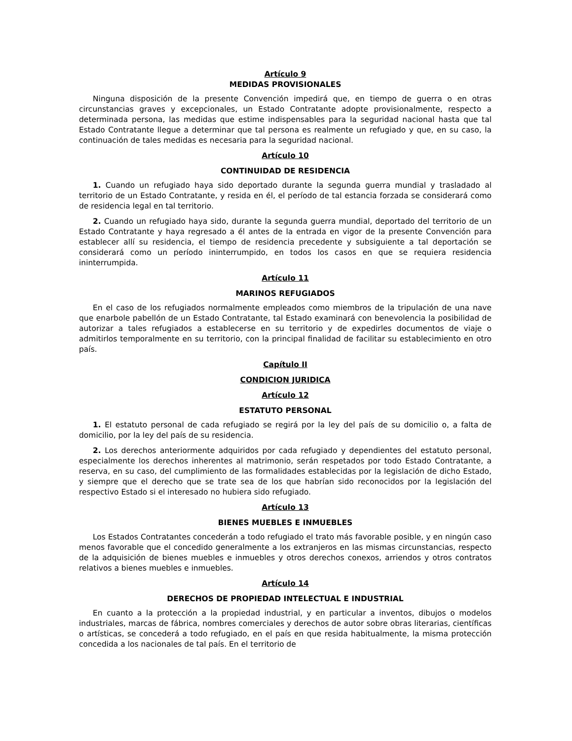Artículo 9
MEDIDAS PROVISIONALES
Ninguna disposición de la presente Convención impedirá que, en tiempo de guerra o en otras circunstancias graves y excepcionales, un Estado Contratante adopte provisionalmente, respecto a determinada persona, las medidas que estime indispensables para la seguridad nacional hasta que tal Estado Contratante llegue a determinar que tal persona es realmente un refugiado y que, en su caso, la continuación de tales medidas es necesaria para la seguridad nacional.
Artículo 10
CONTINUIDAD DE RESIDENCIA
1. Cuando un refugiado haya sido deportado durante la segunda guerra mundial y trasladado al territorio de un Estado Contratante, y resida en él, el período de tal estancia forzada se considerará como de residencia legal en tal territorio.
2. Cuando un refugiado haya sido, durante la segunda guerra mundial, deportado del territorio de un Estado Contratante y haya regresado a él antes de la entrada en vigor de la presente Convención para establecer allí su residencia, el tiempo de residencia precedente y subsiguiente a tal deportación se considerará como un período ininterrumpido, en todos los casos en que se requiera residencia ininterrumpida.
Artículo 11
MARINOS REFUGIADOS
En el caso de los refugiados normalmente empleados como miembros de la tripulación de una nave que enarbole pabellón de un Estado Contratante, tal Estado examinará con benevolencia la posibilidad de autorizar a tales refugiados a establecerse en su territorio y de expedirles documentos de viaje o admitirlos temporalmente en su territorio, con la principal finalidad de facilitar su establecimiento en otro país.
Capítulo II
CONDICION JURIDICA
Artículo 12
ESTATUTO PERSONAL
1. El estatuto personal de cada refugiado se regirá por la ley del país de su domicilio o, a falta de domicilio, por la ley del país de su residencia.
2. Los derechos anteriormente adquiridos por cada refugiado y dependientes del estatuto personal, especialmente los derechos inherentes al matrimonio, serán respetados por todo Estado Contratante, a reserva, en su caso, del cumplimiento de las formalidades establecidas por la legislación de dicho Estado, y siempre que el derecho que se trate sea de los que habrían sido reconocidos por la legislación del respectivo Estado si el interesado no hubiera sido refugiado.
Artículo 13
BIENES MUEBLES E INMUEBLES
Los Estados Contratantes concederán a todo refugiado el trato más favorable posible, y en ningún caso menos favorable que el concedido generalmente a los extranjeros en las mismas circunstancias, respecto de la adquisición de bienes muebles e inmuebles y otros derechos conexos, arriendos y otros contratos relativos a bienes muebles e inmuebles.
Artículo 14
DERECHOS DE PROPIEDAD INTELECTUAL E INDUSTRIAL
En cuanto a la protección a la propiedad industrial, y en particular a inventos, dibujos o modelos industriales, marcas de fábrica, nombres comerciales y derechos de autor sobre obras literarias, científicas o artísticas, se concederá a todo refugiado, en el país en que resida habitualmente, la misma protección concedida a los nacionales de tal país. En el territorio de